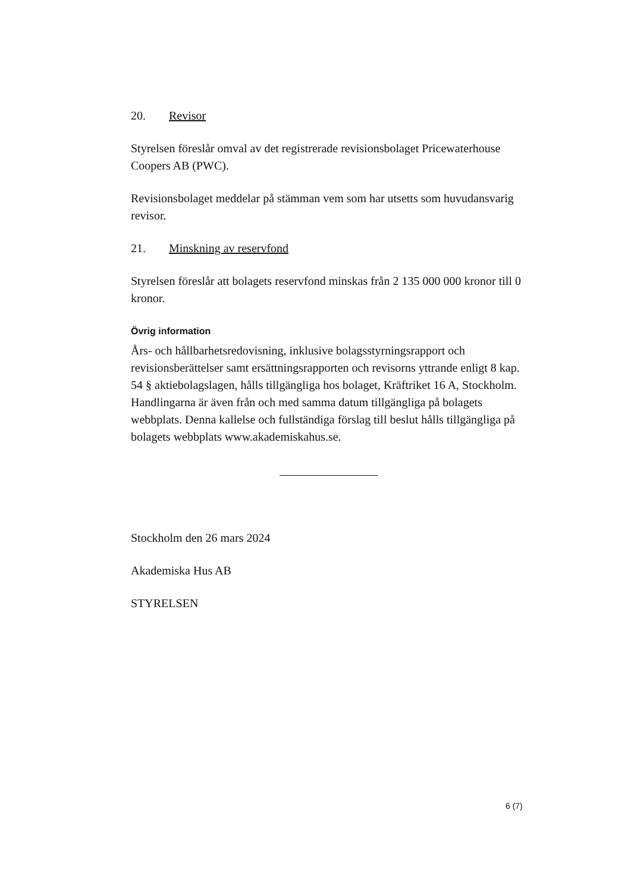20. Revisor
Styrelsen föreslår omval av det registrerade revisionsbolaget Pricewaterhouse Coopers AB (PWC).
Revisionsbolaget meddelar på stämman vem som har utsetts som huvudansvarig revisor.
21. Minskning av reservfond
Styrelsen föreslår att bolagets reservfond minskas från 2 135 000 000 kronor till 0 kronor.
Övrig information
Års- och hållbarhetsredovisning, inklusive bolagsstyrningsrapport och revisionsberättelser samt ersättningsrapporten och revisorns yttrande enligt 8 kap. 54 § aktiebolagslagen, hålls tillgängliga hos bolaget, Kräftriket 16 A, Stockholm. Handlingarna är även från och med samma datum tillgängliga på bolagets webbplats. Denna kallelse och fullständiga förslag till beslut hålls tillgängliga på bolagets webbplats www.akademiskahus.se.
Stockholm den 26 mars 2024
Akademiska Hus AB
STYRELSEN
6 (7)